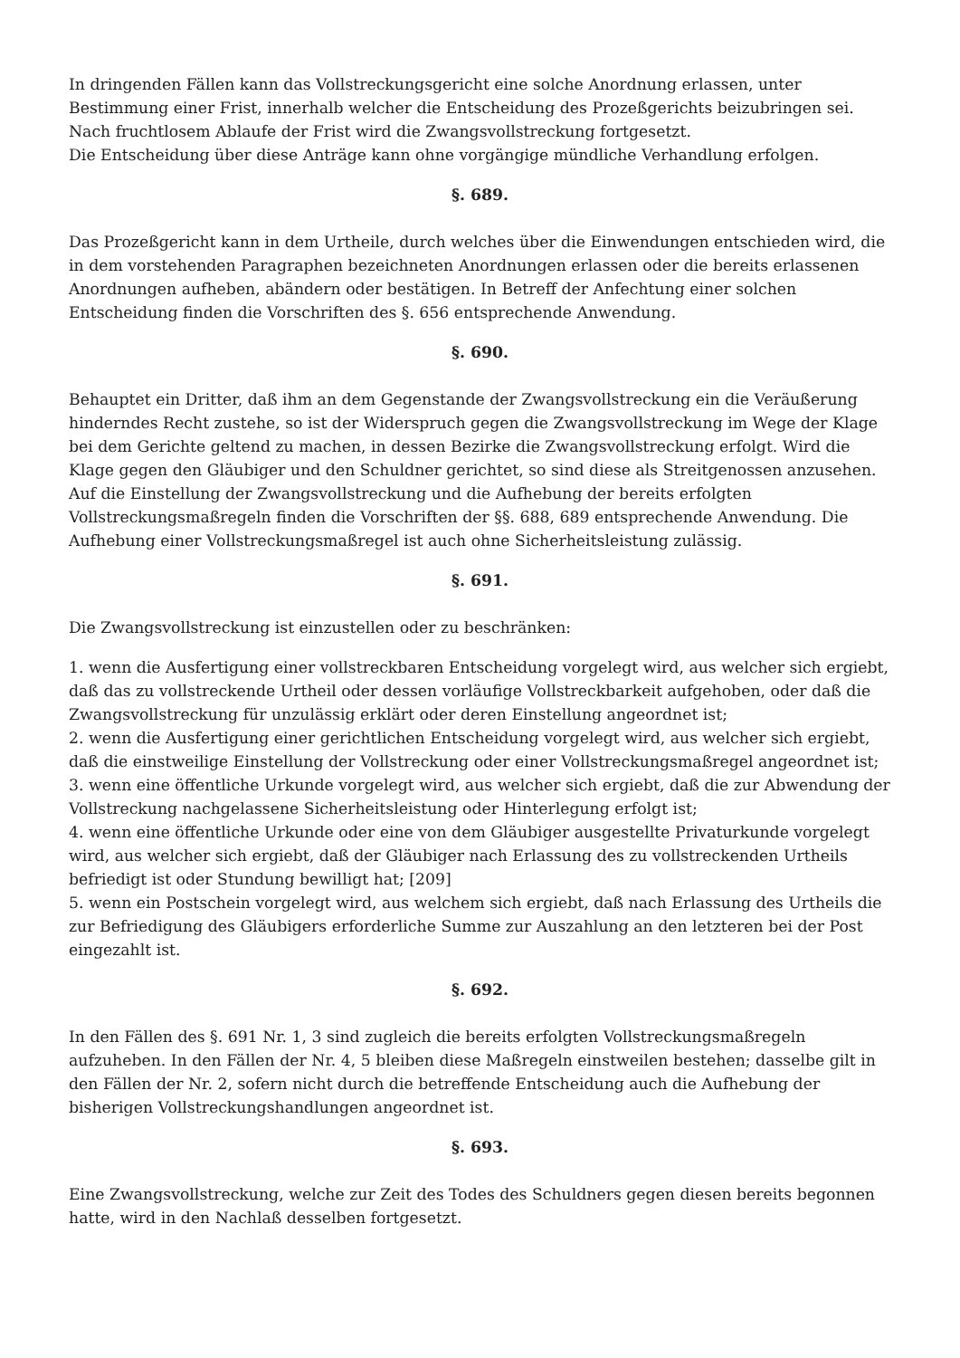In dringenden Fällen kann das Vollstreckungsgericht eine solche Anordnung erlassen, unter Bestimmung einer Frist, innerhalb welcher die Entscheidung des Prozeßgerichts beizubringen sei. Nach fruchtlosem Ablaufe der Frist wird die Zwangsvollstreckung fortgesetzt.
Die Entscheidung über diese Anträge kann ohne vorgängige mündliche Verhandlung erfolgen.
§. 689.
Das Prozeßgericht kann in dem Urtheile, durch welches über die Einwendungen entschieden wird, die in dem vorstehenden Paragraphen bezeichneten Anordnungen erlassen oder die bereits erlassenen Anordnungen aufheben, abändern oder bestätigen. In Betreff der Anfechtung einer solchen Entscheidung finden die Vorschriften des §. 656 entsprechende Anwendung.
§. 690.
Behauptet ein Dritter, daß ihm an dem Gegenstande der Zwangsvollstreckung ein die Veräußerung hinderndes Recht zustehe, so ist der Widerspruch gegen die Zwangsvollstreckung im Wege der Klage bei dem Gerichte geltend zu machen, in dessen Bezirke die Zwangsvollstreckung erfolgt. Wird die Klage gegen den Gläubiger und den Schuldner gerichtet, so sind diese als Streitgenossen anzusehen.
Auf die Einstellung der Zwangsvollstreckung und die Aufhebung der bereits erfolgten Vollstreckungsmaßregeln finden die Vorschriften der §§. 688, 689 entsprechende Anwendung. Die Aufhebung einer Vollstreckungsmaßregel ist auch ohne Sicherheitsleistung zulässig.
§. 691.
Die Zwangsvollstreckung ist einzustellen oder zu beschränken:
1. wenn die Ausfertigung einer vollstreckbaren Entscheidung vorgelegt wird, aus welcher sich ergiebt, daß das zu vollstreckende Urtheil oder dessen vorläufige Vollstreckbarkeit aufgehoben, oder daß die Zwangsvollstreckung für unzulässig erklärt oder deren Einstellung angeordnet ist;
2. wenn die Ausfertigung einer gerichtlichen Entscheidung vorgelegt wird, aus welcher sich ergiebt, daß die einstweilige Einstellung der Vollstreckung oder einer Vollstreckungsmaßregel angeordnet ist;
3. wenn eine öffentliche Urkunde vorgelegt wird, aus welcher sich ergiebt, daß die zur Abwendung der Vollstreckung nachgelassene Sicherheitsleistung oder Hinterlegung erfolgt ist;
4. wenn eine öffentliche Urkunde oder eine von dem Gläubiger ausgestellte Privaturkunde vorgelegt wird, aus welcher sich ergiebt, daß der Gläubiger nach Erlassung des zu vollstreckenden Urtheils befriedigt ist oder Stundung bewilligt hat; [209]
5. wenn ein Postschein vorgelegt wird, aus welchem sich ergiebt, daß nach Erlassung des Urtheils die zur Befriedigung des Gläubigers erforderliche Summe zur Auszahlung an den letzteren bei der Post eingezahlt ist.
§. 692.
In den Fällen des §. 691 Nr. 1, 3 sind zugleich die bereits erfolgten Vollstreckungsmaßregeln aufzuheben. In den Fällen der Nr. 4, 5 bleiben diese Maßregeln einstweilen bestehen; dasselbe gilt in den Fällen der Nr. 2, sofern nicht durch die betreffende Entscheidung auch die Aufhebung der bisherigen Vollstreckungshandlungen angeordnet ist.
§. 693.
Eine Zwangsvollstreckung, welche zur Zeit des Todes des Schuldners gegen diesen bereits begonnen hatte, wird in den Nachlaß desselben fortgesetzt.